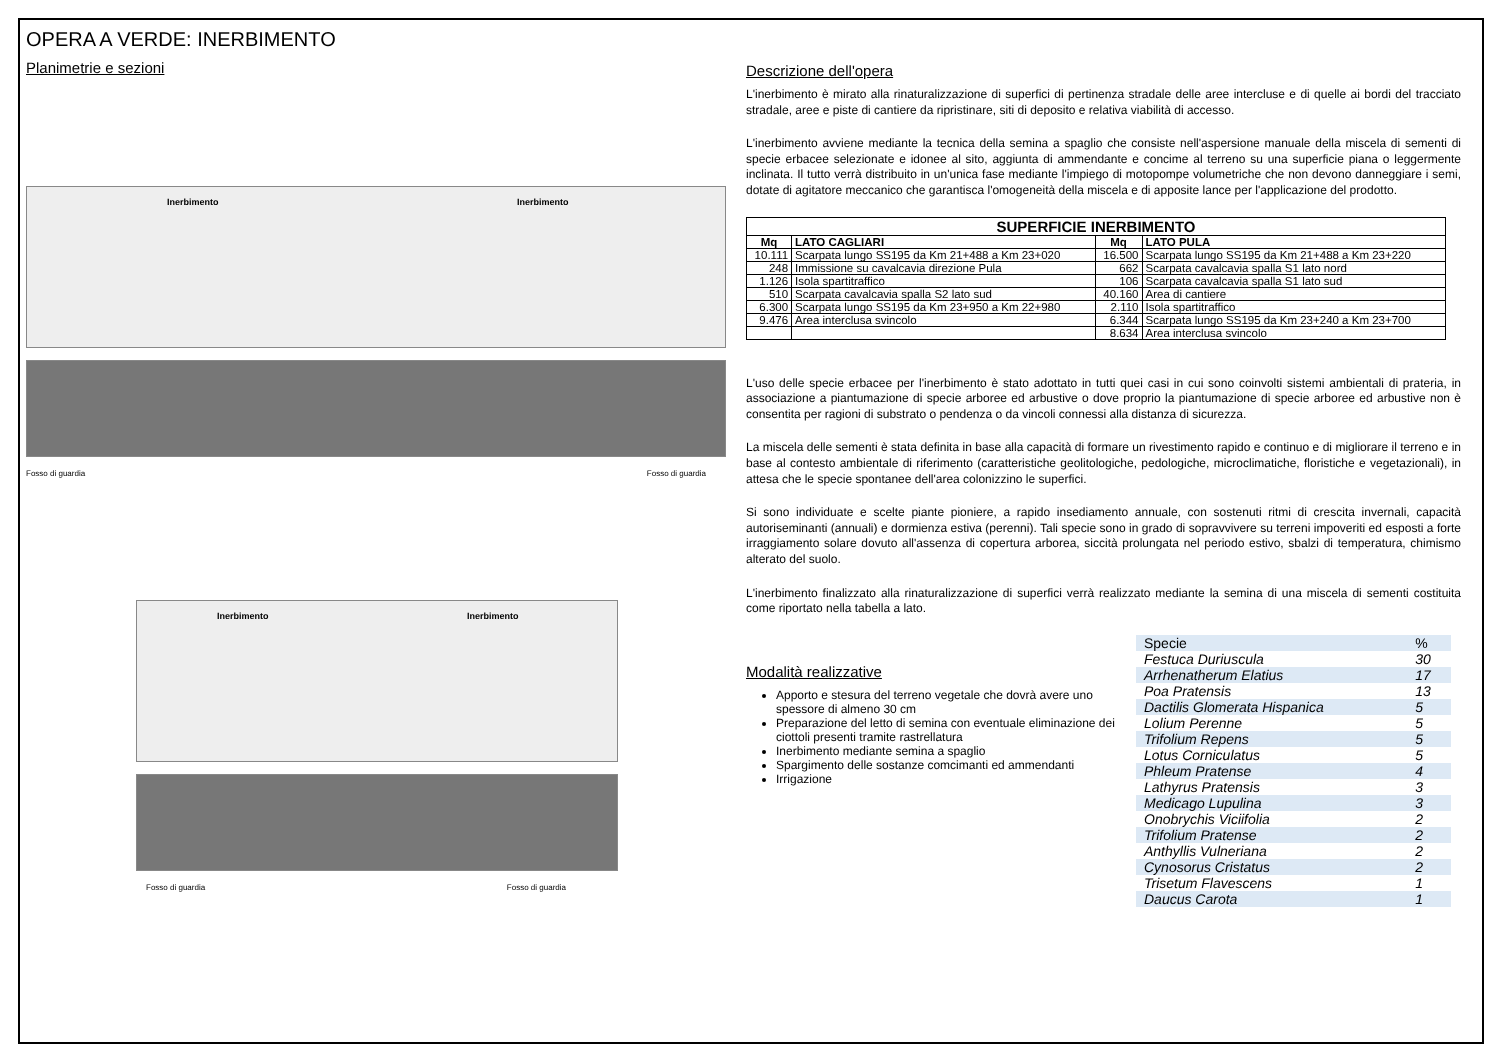OPERA A VERDE: INERBIMENTO
Planimetrie e sezioni
Inerbimento Inerbimento
Fosso di guardia Fosso di guardia
Inerbimento Inerbimento
Fosso di guardia Fosso di guardia
Descrizione dell'opera
L'inerbimento è mirato alla rinaturalizzazione di superfici di pertinenza stradale delle aree intercluse e di quelle ai bordi del tracciato stradale, aree e piste di cantiere da ripristinare, siti di deposito e relativa viabilità di accesso.
L'inerbimento avviene mediante la tecnica della semina a spaglio che consiste nell'aspersione manuale della miscela di sementi di specie erbacee selezionate e idonee al sito, aggiunta di ammendante e concime al terreno su una superficie piana o leggermente inclinata. Il tutto verrà distribuito in un'unica fase mediante l'impiego di motopompe volumetriche che non devono danneggiare i semi, dotate di agitatore meccanico che garantisca l'omogeneità della miscela e di apposite lance per l'applicazione del prodotto.
| SUPERFICIE INERBIMENTO | | | |
| --- | --- | --- | --- |
| Mq | LATO CAGLIARI | Mq | LATO PULA |
| 10.111 | Scarpata lungo SS195 da Km 21+488 a Km 23+020 | 16.500 | Scarpata lungo SS195 da Km 21+488 a Km 23+220 |
| 248 | Immissione su cavalcavia direzione Pula | 662 | Scarpata cavalcavia spalla S1 lato nord |
| 1.126 | Isola spartitraffico | 106 | Scarpata cavalcavia spalla S1 lato sud |
| 510 | Scarpata cavalcavia spalla S2 lato sud | 40.160 | Area di cantiere |
| 6.300 | Scarpata lungo SS195 da Km 23+950 a Km 22+980 | 2.110 | Isola spartitraffico |
| 9.476 | Area interclusa svincolo | 6.344 | Scarpata lungo SS195 da Km 23+240 a Km 23+700 |
| | | 8.634 | Area interclusa svincolo |
L'uso delle specie erbacee per l'inerbimento è stato adottato in tutti quei casi in cui sono coinvolti sistemi ambientali di prateria, in associazione a piantumazione di specie arboree ed arbustive o dove proprio la piantumazione di specie arboree ed arbustive non è consentita per ragioni di substrato o pendenza o da vincoli connessi alla distanza di sicurezza.
La miscela delle sementi è stata definita in base alla capacità di formare un rivestimento rapido e continuo e di migliorare il terreno e in base al contesto ambientale di riferimento (caratteristiche geolitologiche, pedologiche, microclimatiche, floristiche e vegetazionali), in attesa che le specie spontanee dell'area colonizzino le superfici.
Si sono individuate e scelte piante pioniere, a rapido insediamento annuale, con sostenuti ritmi di crescita invernali, capacità autoriseminanti (annuali) e dormienza estiva (perenni). Tali specie sono in grado di sopravvivere su terreni impoveriti ed esposti a forte irraggiamento solare dovuto all'assenza di copertura arborea, siccità prolungata nel periodo estivo, sbalzi di temperatura, chimismo alterato del suolo.
L'inerbimento finalizzato alla rinaturalizzazione di superfici verrà realizzato mediante la semina di una miscela di sementi costituita come riportato nella tabella a lato.
Modalità realizzative
Apporto e stesura del terreno vegetale che dovrà avere uno spessore di almeno 30 cm
Preparazione del letto di semina con eventuale eliminazione dei ciottoli presenti tramite rastrellatura
Inerbimento mediante semina a spaglio
Spargimento delle sostanze comcimanti ed ammendanti
Irrigazione
| Specie | % |
| Festuca Duriuscula | 30 |
| Arrhenatherum Elatius | 17 |
| Poa Pratensis | 13 |
| Dactilis Glomerata Hispanica | 5 |
| Lolium Perenne | 5 |
| Trifolium Repens | 5 |
| Lotus Corniculatus | 5 |
| Phleum Pratense | 4 |
| Lathyrus Pratensis | 3 |
| Medicago Lupulina | 3 |
| Onobrychis Viciifolia | 2 |
| Trifolium Pratense | 2 |
| Anthyllis Vulneriana | 2 |
| Cynosorus Cristatus | 2 |
| Trisetum Flavescens | 1 |
| Daucus Carota | 1 |